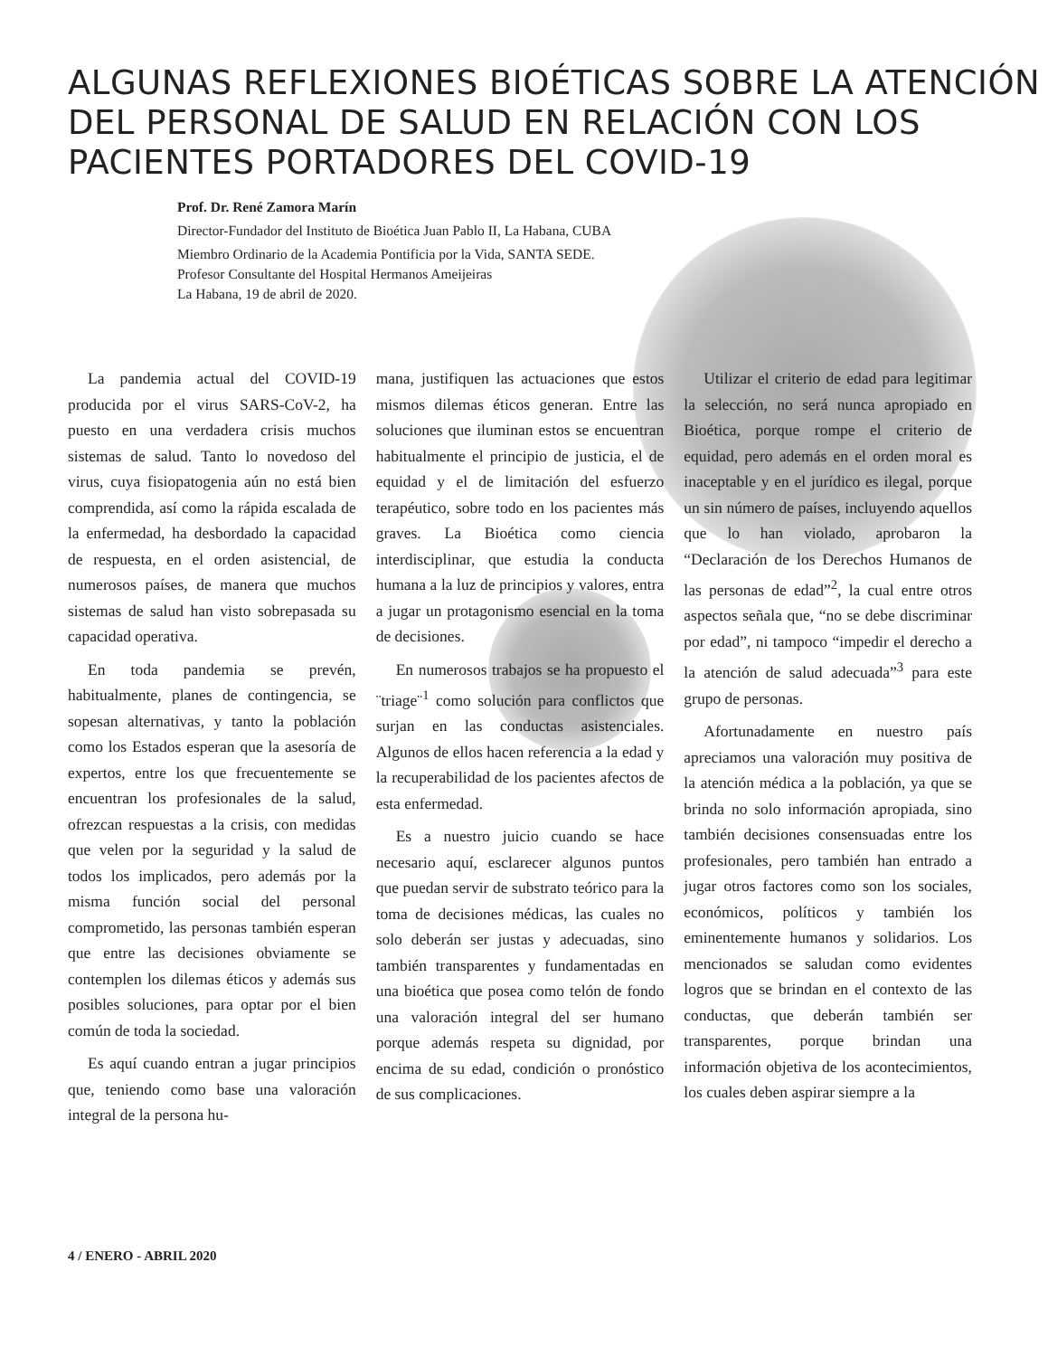ALGUNAS REFLEXIONES BIOÉTICAS SOBRE LA ATENCIÓN DEL PERSONAL DE SALUD EN RELACIÓN CON LOS PACIENTES PORTADORES DEL COVID-19
Prof. Dr. René Zamora Marín
Director-Fundador del Instituto de Bioética Juan Pablo II, La Habana, CUBA
Miembro Ordinario de la Academia Pontificia por la Vida, SANTA SEDE.
Profesor Consultante del Hospital Hermanos Ameijeiras
La Habana, 19 de abril de 2020.
La pandemia actual del COVID-19 producida por el virus SARS-CoV-2, ha puesto en una verdadera crisis muchos sistemas de salud. Tanto lo novedoso del virus, cuya fisiopatogenia aún no está bien comprendida, así como la rápida escalada de la enfermedad, ha desbordado la capacidad de respuesta, en el orden asistencial, de numerosos países, de manera que muchos sistemas de salud han visto sobrepasada su capacidad operativa.
En toda pandemia se prevén, habitualmente, planes de contingencia, se sopesan alternativas, y tanto la población como los Estados esperan que la asesoría de expertos, entre los que frecuentemente se encuentran los profesionales de la salud, ofrezcan respuestas a la crisis, con medidas que velen por la seguridad y la salud de todos los implicados, pero además por la misma función social del personal comprometido, las personas también esperan que entre las decisiones obviamente se contemplen los dilemas éticos y además sus posibles soluciones, para optar por el bien común de toda la sociedad.
Es aquí cuando entran a jugar principios que, teniendo como base una valoración integral de la persona hu-
mana, justifiquen las actuaciones que estos mismos dilemas éticos generan. Entre las soluciones que iluminan estos se encuentran habitualmente el principio de justicia, el de equidad y el de limitación del esfuerzo terapéutico, sobre todo en los pacientes más graves. La Bioética como ciencia interdisciplinar, que estudia la conducta humana a la luz de principios y valores, entra a jugar un protagonismo esencial en la toma de decisiones.
En numerosos trabajos se ha propuesto el ¨triage¨<sup>1</sup> como solución para conflictos que surjan en las conductas asistenciales. Algunos de ellos hacen referencia a la edad y la recuperabilidad de los pacientes afectos de esta enfermedad.
Es a nuestro juicio cuando se hace necesario aquí, esclarecer algunos puntos que puedan servir de substrato teórico para la toma de decisiones médicas, las cuales no solo deberán ser justas y adecuadas, sino también transparentes y fundamentadas en una bioética que posea como telón de fondo una valoración integral del ser humano porque además respeta su dignidad, por encima de su edad, condición o pronóstico de sus complicaciones.
Utilizar el criterio de edad para legitimar la selección, no será nunca apropiado en Bioética, porque rompe el criterio de equidad, pero además en el orden moral es inaceptable y en el jurídico es ilegal, porque un sin número de países, incluyendo aquellos que lo han violado, aprobaron la “Declaración de los Derechos Humanos de las personas de edad”<sup>2</sup>, la cual entre otros aspectos señala que, “no se debe discriminar por edad”, ni tampoco “impedir el derecho a la atención de salud adecuada”<sup>3</sup> para este grupo de personas.
Afortunadamente en nuestro país apreciamos una valoración muy positiva de la atención médica a la población, ya que se brinda no solo información apropiada, sino también decisiones consensuadas entre los profesionales, pero también han entrado a jugar otros factores como son los sociales, económicos, políticos y también los eminentemente humanos y solidarios. Los mencionados se saludan como evidentes logros que se brindan en el contexto de las conductas, que deberán también ser transparentes, porque brindan una información objetiva de los acontecimientos, los cuales deben aspirar siempre a la
4 / ENERO - ABRIL 2020